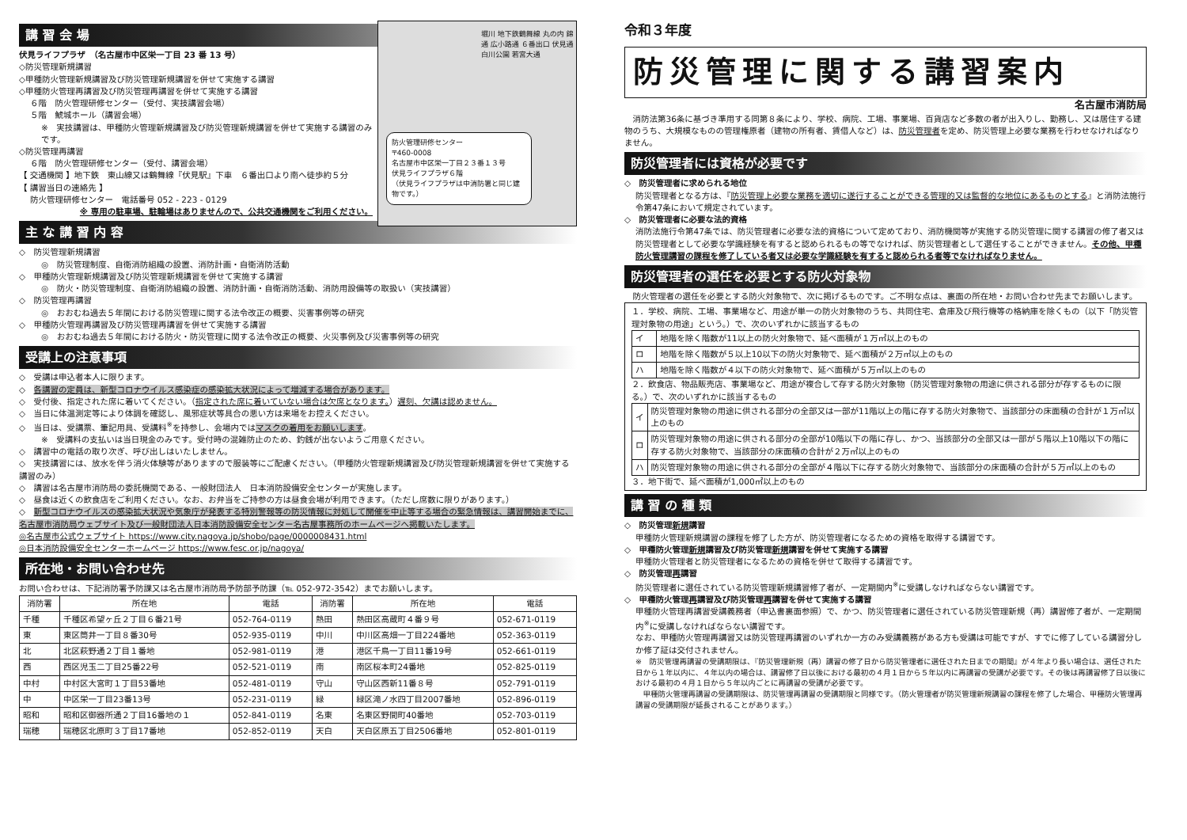防火管理研修センター
〒460-0008
名古屋市中区栄一丁目２３番１３号
伏見ライフプラザ６階
（伏見ライフプラザは中消防署と同じ建物です。）
堀川 地下鉄鶴舞線 丸の内 錦通 広小路通 ６番出口 伏見通 白川公園 若宮大通
講 習 会 場
伏見ライフプラザ　（名古屋市中区栄一丁目 23 番 13 号）
◇防災管理新規講習
◇甲種防火管理新規講習及び防災管理新規講習を併せて実施する講習
◇甲種防火管理再講習及び防災管理再講習を併せて実施する講習
６階　防火管理研修センター（受付、実技講習会場）
５階　鯱城ホール（講習会場）
※　実技講習は、甲種防火管理新規講習及び防災管理新規講習を併せて実施する講習のみです。
◇防災管理再講習
６階　防火管理研修センター（受付、講習会場）
【 交通機関 】地下鉄　東山線又は鶴舞線『伏見駅』下車　６番出口より南へ徒歩約５分
【 講習当日の連絡先 】
防火管理研修センター　電話番号 052 - 223 - 0129
※ 専用の駐車場、駐輪場はありませんので、公共交通機関をご利用ください。
主 な 講 習 内 容
◇　防災管理新規講習
◎　防災管理制度、自衛消防組織の設置、消防計画・自衛消防活動
◇　甲種防火管理新規講習及び防災管理新規講習を併せて実施する講習
◎　防火・防災管理制度、自衛消防組織の設置、消防計画・自衛消防活動、消防用設備等の取扱い（実技講習）
◇　防災管理再講習
◎　おおむね過去５年間における防災管理に関する法令改正の概要、災害事例等の研究
◇　甲種防火管理再講習及び防災管理再講習を併せて実施する講習
◎　おおむね過去５年間における防火・防災管理に関する法令改正の概要、火災事例及び災害事例等の研究
受講上の注意事項
◇　受講は申込者本人に限ります。
◇　各講習の定員は、新型コロナウイルス感染症の感染拡大状況によって増減する場合があります。
◇　受付後、指定された席に着いてください。（指定された席に着いていない場合は欠席となります。）遅刻、欠講は認めません。
◇　当日に体温測定等により体調を確認し、風邪症状等具合の悪い方は来場をお控えください。
◇　当日は、受講票、筆記用具、受講料<sup>※</sup>を持参し、会場内ではマスクの着用をお願いします。
※　受講料の支払いは当日現金のみです。受付時の混雑防止のため、釣銭が出ないようご用意ください。
◇　講習中の電話の取り次ぎ、呼び出しはいたしません。
◇　実技講習には、放水を伴う消火体験等がありますので服装等にご配慮ください。（甲種防火管理新規講習及び防災管理新規講習を併せて実施する講習のみ）
◇　講習は名古屋市消防局の委託機関である、一般財団法人　日本消防設備安全センターが実施します。
◇　昼食は近くの飲食店をご利用ください。なお、お弁当をご持参の方は昼食会場が利用できます。（ただし席数に限りがあります。）
◇　新型コロナウイルスの感染拡大状況や気象庁が発表する特別警報等の防災情報に対処して開催を中止等する場合の緊急情報は、講習開始までに、名古屋市消防局ウェブサイト及び一般財団法人日本消防設備安全センター名古屋事務所のホームページへ掲載いたします。
◎名古屋市公式ウェブサイト https://www.city.nagoya.jp/shobo/page/0000008431.html
◎日本消防設備安全センターホームページ https://www.fesc.or.jp/nagoya/
所在地・お問い合わせ先
お問い合わせは、下記消防署予防課又は名古屋市消防局予防部予防課（℡ 052-972-3542）までお願いします。
| 消防署 | 所在地 | 電話 | 消防署 | 所在地 | 電話 |
| --- | --- | --- | --- | --- | --- |
| 千種 | 千種区希望ヶ丘２丁目６番21号 | 052-764-0119 | 熱田 | 熱田区高蔵町４番９号 | 052-671-0119 |
| 東 | 東区筒井一丁目８番30号 | 052-935-0119 | 中川 | 中川区高畑一丁目224番地 | 052-363-0119 |
| 北 | 北区萩野通２丁目１番地 | 052-981-0119 | 港 | 港区千鳥一丁目11番19号 | 052-661-0119 |
| 西 | 西区児玉二丁目25番22号 | 052-521-0119 | 南 | 南区桜本町24番地 | 052-825-0119 |
| 中村 | 中村区大宮町１丁目53番地 | 052-481-0119 | 守山 | 守山区西新11番８号 | 052-791-0119 |
| 中 | 中区栄一丁目23番13号 | 052-231-0119 | 緑 | 緑区滝ノ水四丁目2007番地 | 052-896-0119 |
| 昭和 | 昭和区御器所通２丁目16番地の１ | 052-841-0119 | 名東 | 名東区野間町40番地 | 052-703-0119 |
| 瑞穂 | 瑞穂区北原町３丁目17番地 | 052-852-0119 | 天白 | 天白区原五丁目2506番地 | 052-801-0119 |
令和３年度
防災管理に関する講習案内
名古屋市消防局
　消防法第36条に基づき準用する同第８条により、学校、病院、工場、事業場、百貨店など多数の者が出入りし、勤務し、又は居住する建物のうち、大規模なものの管理権原者（建物の所有者、賃借人など）は、防災管理者を定め、防災管理上必要な業務を行わせなければなりません。
防災管理者には資格が必要です
◇　防災管理者に求められる地位
防災管理者となる方は、『防災管理上必要な業務を適切に遂行することができる管理的又は監督的な地位にあるものとする』と消防法施行令第47条において規定されています。
◇　防災管理者に必要な法的資格
消防法施行令第47条では、防災管理者に必要な法的資格について定めており、消防機関等が実施する防災管理に関する講習の修了者又は防災管理者として必要な学識経験を有すると認められるもの等でなければ、防災管理者として選任することができません。その他、甲種防火管理講習の課程を修了している者又は必要な学識経験を有すると認められる者等でなければなりません。
防災管理者の選任を必要とする防火対象物
　防火管理者の選任を必要とする防火対象物で、次に掲げるものです。ご不明な点は、裏面の所在地・お問い合わせ先までお願いします。
１．学校、病院、工場、事業場など、用途が単一の防火対象物のうち、共同住宅、倉庫及び飛行機等の格納庫を除くもの（以下「防災管理対象物の用途」という。）で、次のいずれかに該当するもの
| イ | 地階を除く階数が11以上の防火対象物で、延べ面積が１万㎡以上のもの |
| ロ | 地階を除く階数が５以上10以下の防火対象物で、延べ面積が２万㎡以上のもの |
| ハ | 地階を除く階数が４以下の防火対象物で、延べ面積が５万㎡以上のもの |
２．飲食店、物品販売店、事業場など、用途が複合して存する防火対象物（防災管理対象物の用途に供される部分が存するものに限る。）で、次のいずれかに該当するもの
| イ | 防災管理対象物の用途に供される部分の全部又は一部が11階以上の階に存する防火対象物で、当該部分の床面積の合計が１万㎡以上のもの |
| ロ | 防災管理対象物の用途に供される部分の全部が10階以下の階に存し、かつ、当該部分の全部又は一部が５階以上10階以下の階に存する防火対象物で、当該部分の床面積の合計が２万㎡以上のもの |
| ハ | 防災管理対象物の用途に供される部分の全部が４階以下に存する防火対象物で、当該部分の床面積の合計が５万㎡以上のもの |
３．地下街で、延べ面積が1,000㎡以上のもの
講 習 の 種 類
◇　防災管理新規講習
甲種防火管理新規講習の課程を修了した方が、防災管理者になるための資格を取得する講習です。
◇　甲種防火管理新規講習及び防災管理新規講習を併せて実施する講習
甲種防火管理者と防災管理者になるための資格を併せて取得する講習です。
◇　防災管理再講習
防災管理者に選任されている防災管理新規講習修了者が、一定期間内<sup>※</sup>に受講しなければならない講習です。
◇　甲種防火管理再講習及び防災管理再講習を併せて実施する講習
甲種防火管理再講習受講義務者（申込書裏面参照）で、かつ、防災管理者に選任されている防災管理新規（再）講習修了者が、一定期間内<sup>※</sup>に受講しなければならない講習です。
なお、甲種防火管理再講習又は防災管理再講習のいずれか一方のみ受講義務がある方も受講は可能ですが、すでに修了している講習分しか修了証は交付されません。
※　防災管理再講習の受講期限は、『防災管理新規（再）講習の修了日から防災管理者に選任された日までの期間』が４年より長い場合は、選任された日から１年以内に、４年以内の場合は、講習修了日以後における最初の４月１日から５年以内に再講習の受講が必要です。その後は再講習修了日以後における最初の４月１日から５年以内ごとに再講習の受講が必要です。
　甲種防火管理再講習の受講期限は、防災管理再講習の受講期限と同様です。（防火管理者が防災管理新規講習の課程を修了した場合、甲種防火管理再講習の受講期限が延長されることがあります。）